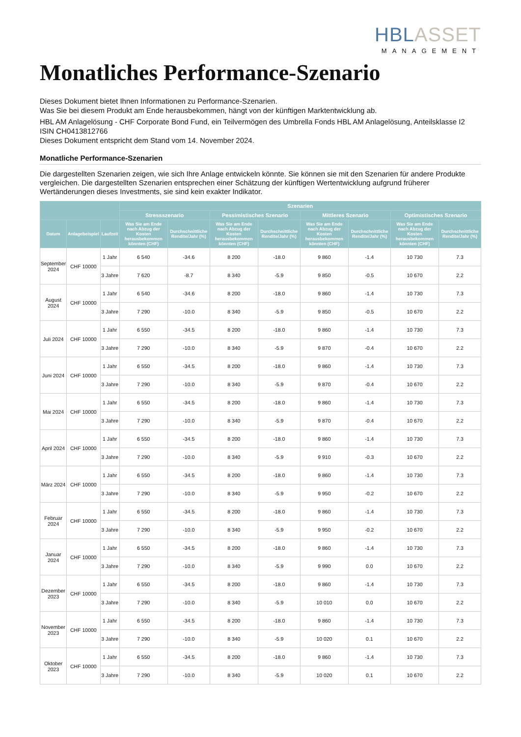HBL ASSET
MANAGEMENT
Monatliches Performance-Szenario
Dieses Dokument bietet Ihnen Informationen zu Performance-Szenarien.
Was Sie bei diesem Produkt am Ende herausbekommen, hängt von der künftigen Marktentwicklung ab.
HBL AM Anlagelösung - CHF Corporate Bond Fund, ein Teilvermögen des Umbrella Fonds HBL AM Anlagelösung, Anteilsklasse I2
ISIN CH0413812766
Dieses Dokument entspricht dem Stand vom 14. November 2024.
Monatliche Performance-Szenarien
Die dargestellten Szenarien zeigen, wie sich Ihre Anlage entwickeln könnte. Sie können sie mit den Szenarien für andere Produkte vergleichen. Die dargestellten Szenarien entsprechen einer Schätzung der künftigen Wertentwicklung aufgrund früherer Wertänderungen dieses Investments, sie sind kein exakter Indikator.
| | | | Szenarien | | | | | | | |
| --- | --- | --- | --- | --- | --- | --- | --- | --- | --- | --- |
| | | | Stressszenario | | Pessimistisches Szenario | | Mittleres Szenario | | Optimistisches Szenario | |
| Datum | Anlagebeispiel | Laufzeit | Was Sie am Ende nach Abzug der Kosten herausbekommen könnten (CHF) | Durchschnittliche Rendite/Jahr (%) | Was Sie am Ende nach Abzug der Kosten herausbekommen könnten (CHF) | Durchschnittliche Rendite/Jahr (%) | Was Sie am Ende nach Abzug der Kosten herausbekommen könnten (CHF) | Durchschnittliche Rendite/Jahr (%) | Was Sie am Ende nach Abzug der Kosten herausbekommen könnten (CHF) | Durchschnittliche Rendite/Jahr (%) |
| September 2024 | CHF 10000 | 1 Jahr | 6 540 | -34.6 | 8 200 | -18.0 | 9 860 | -1.4 | 10 730 | 7.3 |
| | | 3 Jahre | 7 620 | -8.7 | 8 340 | -5.9 | 9 850 | -0.5 | 10 670 | 2.2 |
| August 2024 | CHF 10000 | 1 Jahr | 6 540 | -34.6 | 8 200 | -18.0 | 9 860 | -1.4 | 10 730 | 7.3 |
| | | 3 Jahre | 7 290 | -10.0 | 8 340 | -5.9 | 9 850 | -0.5 | 10 670 | 2.2 |
| Juli 2024 | CHF 10000 | 1 Jahr | 6 550 | -34.5 | 8 200 | -18.0 | 9 860 | -1.4 | 10 730 | 7.3 |
| | | 3 Jahre | 7 290 | -10.0 | 8 340 | -5.9 | 9 870 | -0.4 | 10 670 | 2.2 |
| Juni 2024 | CHF 10000 | 1 Jahr | 6 550 | -34.5 | 8 200 | -18.0 | 9 860 | -1.4 | 10 730 | 7.3 |
| | | 3 Jahre | 7 290 | -10.0 | 8 340 | -5.9 | 9 870 | -0.4 | 10 670 | 2.2 |
| Mai 2024 | CHF 10000 | 1 Jahr | 6 550 | -34.5 | 8 200 | -18.0 | 9 860 | -1.4 | 10 730 | 7.3 |
| | | 3 Jahre | 7 290 | -10.0 | 8 340 | -5.9 | 9 870 | -0.4 | 10 670 | 2.2 |
| April 2024 | CHF 10000 | 1 Jahr | 6 550 | -34.5 | 8 200 | -18.0 | 9 860 | -1.4 | 10 730 | 7.3 |
| | | 3 Jahre | 7 290 | -10.0 | 8 340 | -5.9 | 9 910 | -0.3 | 10 670 | 2.2 |
| März 2024 | CHF 10000 | 1 Jahr | 6 550 | -34.5 | 8 200 | -18.0 | 9 860 | -1.4 | 10 730 | 7.3 |
| | | 3 Jahre | 7 290 | -10.0 | 8 340 | -5.9 | 9 950 | -0.2 | 10 670 | 2.2 |
| Februar 2024 | CHF 10000 | 1 Jahr | 6 550 | -34.5 | 8 200 | -18.0 | 9 860 | -1.4 | 10 730 | 7.3 |
| | | 3 Jahre | 7 290 | -10.0 | 8 340 | -5.9 | 9 950 | -0.2 | 10 670 | 2.2 |
| Januar 2024 | CHF 10000 | 1 Jahr | 6 550 | -34.5 | 8 200 | -18.0 | 9 860 | -1.4 | 10 730 | 7.3 |
| | | 3 Jahre | 7 290 | -10.0 | 8 340 | -5.9 | 9 990 | 0.0 | 10 670 | 2.2 |
| Dezember 2023 | CHF 10000 | 1 Jahr | 6 550 | -34.5 | 8 200 | -18.0 | 9 860 | -1.4 | 10 730 | 7.3 |
| | | 3 Jahre | 7 290 | -10.0 | 8 340 | -5.9 | 10 010 | 0.0 | 10 670 | 2.2 |
| November 2023 | CHF 10000 | 1 Jahr | 6 550 | -34.5 | 8 200 | -18.0 | 9 860 | -1.4 | 10 730 | 7.3 |
| | | 3 Jahre | 7 290 | -10.0 | 8 340 | -5.9 | 10 020 | 0.1 | 10 670 | 2.2 |
| Oktober 2023 | CHF 10000 | 1 Jahr | 6 550 | -34.5 | 8 200 | -18.0 | 9 860 | -1.4 | 10 730 | 7.3 |
| | | 3 Jahre | 7 290 | -10.0 | 8 340 | -5.9 | 10 020 | 0.1 | 10 670 | 2.2 |